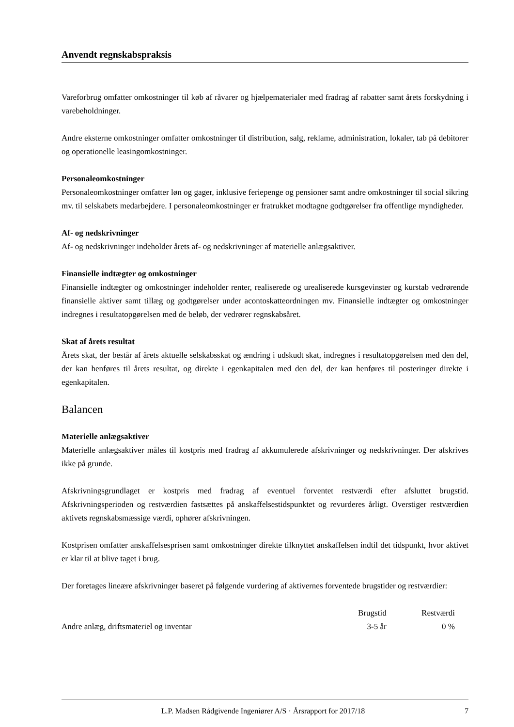Anvendt regnskabspraksis
Vareforbrug omfatter omkostninger til køb af råvarer og hjælpematerialer med fradrag af rabatter samt årets forskydning i varebeholdninger.
Andre eksterne omkostninger omfatter omkostninger til distribution, salg, reklame, administration, lokaler, tab på debitorer og operationelle leasingomkostninger.
Personaleomkostninger
Personaleomkostninger omfatter løn og gager, inklusive feriepenge og pensioner samt andre omkostninger til social sikring mv. til selskabets medarbejdere. I personaleomkostninger er fratrukket modtagne godtgørelser fra offentlige myndigheder.
Af- og nedskrivninger
Af- og nedskrivninger indeholder årets af- og nedskrivninger af materielle anlægsaktiver.
Finansielle indtægter og omkostninger
Finansielle indtægter og omkostninger indeholder renter, realiserede og urealiserede kursgevinster og kurstab vedrørende finansielle aktiver samt tillæg og godtgørelser under acontoskatteordningen mv. Finansielle indtægter og omkostninger indregnes i resultatopgørelsen med de beløb, der vedrører regnskabsåret.
Skat af årets resultat
Årets skat, der består af årets aktuelle selskabsskat og ændring i udskudt skat, indregnes i resultatopgørelsen med den del, der kan henføres til årets resultat, og direkte i egenkapitalen med den del, der kan henføres til posteringer direkte i egenkapitalen.
Balancen
Materielle anlægsaktiver
Materielle anlægsaktiver måles til kostpris med fradrag af akkumulerede afskrivninger og nedskrivninger. Der afskrives ikke på grunde.
Afskrivningsgrundlaget er kostpris med fradrag af eventuel forventet restværdi efter afsluttet brugstid. Afskrivningsperioden og restværdien fastsættes på anskaffelsestidspunktet og revurderes årligt. Overstiger restværdien aktivets regnskabsmæssige værdi, ophører afskrivningen.
Kostprisen omfatter anskaffelsesprisen samt omkostninger direkte tilknyttet anskaffelsen indtil det tidspunkt, hvor aktivet er klar til at blive taget i brug.
Der foretages lineære afskrivninger baseret på følgende vurdering af aktivernes forventede brugstider og restværdier:
| | Brugstid | Restværdi |
| --- | --- | --- |
| Andre anlæg, driftsmateriel og inventar | 3-5 år | 0 % |
L.P. Madsen Rådgivende Ingeniører A/S · Årsrapport for 2017/18 7